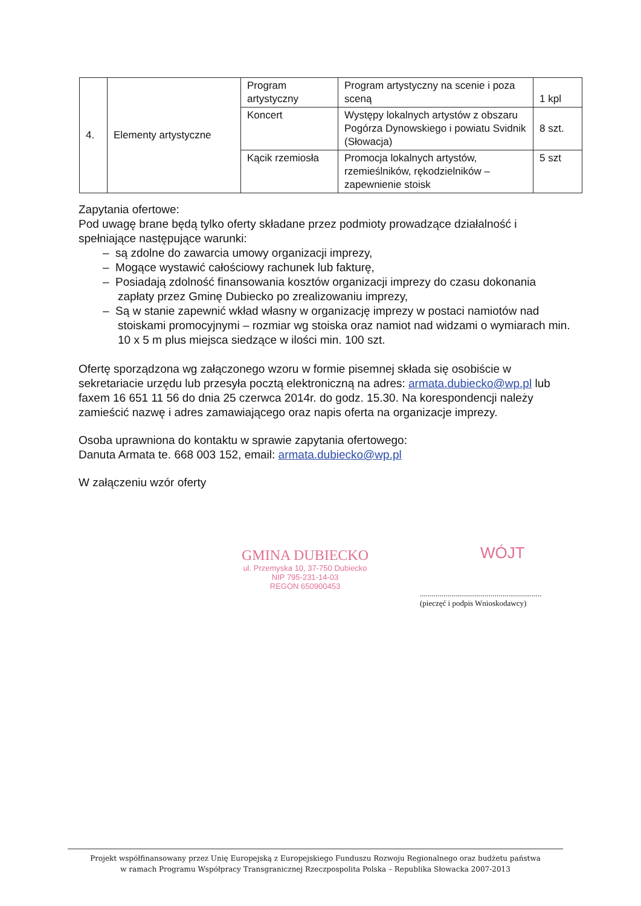| 4. | Elementy artystyczne | Program artystyczny | Program artystyczny na scenie i poza sceną | 1 kpl |
| | | Koncert | Występy lokalnych artystów z obszaru Pogórza Dynowskiego i powiatu Svidnik (Słowacja) | 8 szt. |
| | | Kącik rzemiosła | Promocja lokalnych artystów, rzemieślników, rękodzielników – zapewnienie stoisk | 5 szt |
Zapytania ofertowe:
Pod uwagę brane będą tylko oferty składane przez podmioty prowadzące działalność i spełniające następujące warunki:
– są zdolne do zawarcia umowy organizacji imprezy,
– Mogące wystawić całościowy rachunek lub fakturę,
– Posiadają zdolność finansowania kosztów organizacji imprezy do czasu dokonania zapłaty przez Gminę Dubiecko po zrealizowaniu imprezy,
– Są w stanie zapewnić wkład własny w organizację imprezy w postaci namiotów nad stoiskami promocyjnymi – rozmiar wg stoiska oraz namiot nad widzami o wymiarach min. 10 x 5 m plus miejsca siedzące w ilości min. 100 szt.
Ofertę sporządzona wg załączonego wzoru w formie pisemnej składa się osobiście w sekretariacie urzędu lub przesyła pocztą elektroniczną na adres: armata.dubiecko@wp.pl lub faxem 16 651 11 56 do dnia 25 czerwca 2014r. do godz. 15.30. Na korespondencji należy zamieścić nazwę i adres zamawiającego oraz napis oferta na organizacje imprezy.
Osoba uprawniona do kontaktu w sprawie zapytania ofertowego:
Danuta Armata te. 668 003 152, email: armata.dubiecko@wp.pl
W załączeniu wzór oferty
GMINA DUBIECKO
ul. Przemyska 10, 37-750 Dubiecko
NIP 795-231-14-03
REGON 650900453
WÓJT
..............................................................
(pieczęć i podpis Wnioskodawcy)
Projekt współfinansowany przez Unię Europejską z Europejskiego Funduszu Rozwoju Regionalnego oraz budżetu państwa
w ramach Programu Współpracy Transgranicznej Rzeczpospolita Polska – Republika Słowacka 2007-2013